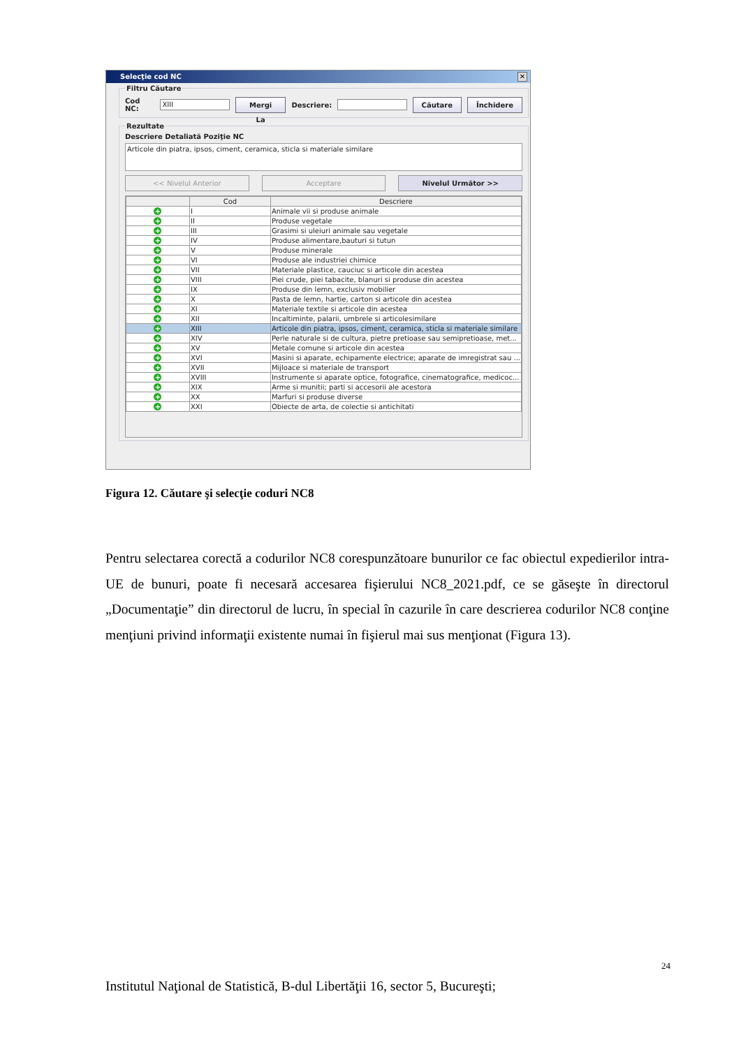Selecţie cod NC ✕
Filtru Căutare
Cod NC:
XIII
Mergi La
Descriere:
Căutare Închidere
Rezultate Descriere Detaliată Poziţie NC
Articole din piatra, ipsos, ciment, ceramica, sticla si materiale similare
<< Nivelul Anterior Acceptare Nivelul Următor >>
| | Cod | Descriere |
| --- | --- | --- |
| + | I | Animale vii si produse animale |
| + | II | Produse vegetale |
| + | III | Grasimi si uleiuri animale sau vegetale |
| + | IV | Produse alimentare,bauturi si tutun |
| + | V | Produse minerale |
| + | VI | Produse ale industriei chimice |
| + | VII | Materiale plastice, cauciuc si articole din acestea |
| + | VIII | Piei crude, piei tabacite, blanuri si produse din acestea |
| + | IX | Produse din lemn, exclusiv mobilier |
| + | X | Pasta de lemn, hartie, carton si articole din acestea |
| + | XI | Materiale textile si articole din acestea |
| + | XII | Incaltiminte, palarii, umbrele si articolesimilare |
| + | XIII | Articole din piatra, ipsos, ciment, ceramica, sticla si materiale similare |
| + | XIV | Perle naturale si de cultura, pietre pretioase sau semipretioase, met... |
| + | XV | Metale comune si articole din acestea |
| + | XVI | Masini si aparate, echipamente electrice; aparate de imregistrat sau ... |
| + | XVII | Mijloace si materiale de transport |
| + | XVIII | Instrumente si aparate optice, fotografice, cinematografice, medicoc... |
| + | XIX | Arme si munitii; parti si accesorii ale acestora |
| + | XX | Marfuri si produse diverse |
| + | XXI | Obiecte de arta, de colectie si antichitati |
Figura 12. Căutare şi selecţie coduri NC8
Pentru selectarea corectă a codurilor NC8 corespunzătoare bunurilor ce fac obiectul expedierilor intra-UE de bunuri, poate fi necesară accesarea fişierului NC8_2021.pdf, ce se găseşte în directorul „Documentaţie” din directorul de lucru, în special în cazurile în care descrierea codurilor NC8 conţine menţiuni privind informaţii existente numai în fişierul mai sus menţionat (Figura 13).
24
Institutul Naţional de Statistică, B-dul Libertăţii 16, sector 5, Bucureşti;